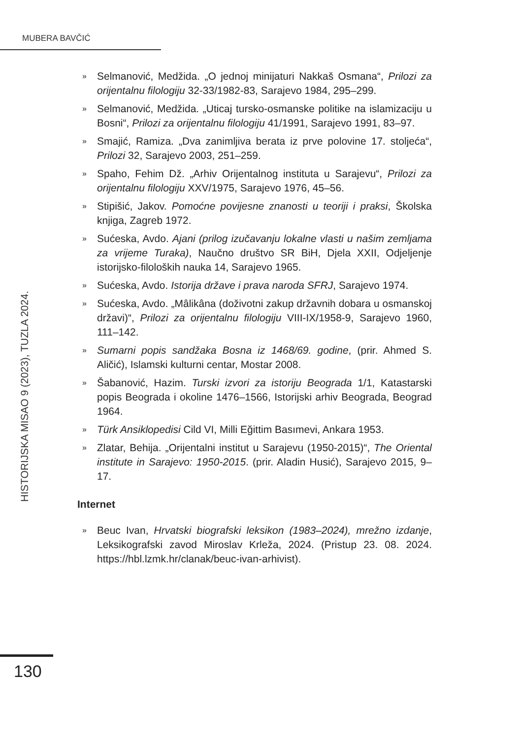MUBERA BAVČIĆ
HISTORIJSKA MISAO 9 (2023), TUZLA 2024.
» Selmanović, Medžida. „O jednoj minijaturi Nakkaš Osmana“, Prilozi za orijentalnu filologiju 32-33/1982-83, Sarajevo 1984, 295–299.
» Selmanović, Medžida. „Uticaj tursko-osmanske politike na islamizaciju u Bosni“, Prilozi za orijentalnu filologiju 41/1991, Sarajevo 1991, 83–97.
» Smajić, Ramiza. „Dva zanimljiva berata iz prve polovine 17. stoljeća“, Prilozi 32, Sarajevo 2003, 251–259.
» Spaho, Fehim Dž. „Arhiv Orijentalnog instituta u Sarajevu“, Prilozi za orijentalnu filologiju XXV/1975, Sarajevo 1976, 45–56.
» Stipišić, Jakov. Pomoćne povijesne znanosti u teoriji i praksi, Školska knjiga, Zagreb 1972.
» Sućeska, Avdo. Ajani (prilog izučavanju lokalne vlasti u našim zemljama za vrijeme Turaka), Naučno društvo SR BiH, Djela XXII, Odjeljenje istorijsko-filoloških nauka 14, Sarajevo 1965.
» Sućeska, Avdo. Istorija države i prava naroda SFRJ, Sarajevo 1974.
» Sućeska, Avdo. „Mâlikâna (doživotni zakup državnih dobara u osmanskoj državi)“, Prilozi za orijentalnu filologiju VIII-IX/1958-9, Sarajevo 1960, 111–142.
» Sumarni popis sandžaka Bosna iz 1468/69. godine, (prir. Ahmed S. Aličić), Islamski kulturni centar, Mostar 2008.
» Šabanović, Hazim. Turski izvori za istoriju Beograda 1/1, Katastarski popis Beograda i okoline 1476–1566, Istorijski arhiv Beograda, Beograd 1964.
» Türk Ansiklopedisi Cild VI, Milli Eğittim Basımevi, Ankara 1953.
» Zlatar, Behija. „Orijentalni institut u Sarajevu (1950-2015)“, The Oriental institute in Sarajevo: 1950-2015. (prir. Aladin Husić), Sarajevo 2015, 9–17.
Internet
» Beuc Ivan, Hrvatski biografski leksikon (1983–2024), mrežno izdanje, Leksikografski zavod Miroslav Krleža, 2024. (Pristup 23. 08. 2024. https://hbl.lzmk.hr/clanak/beuc-ivan-arhivist).
130